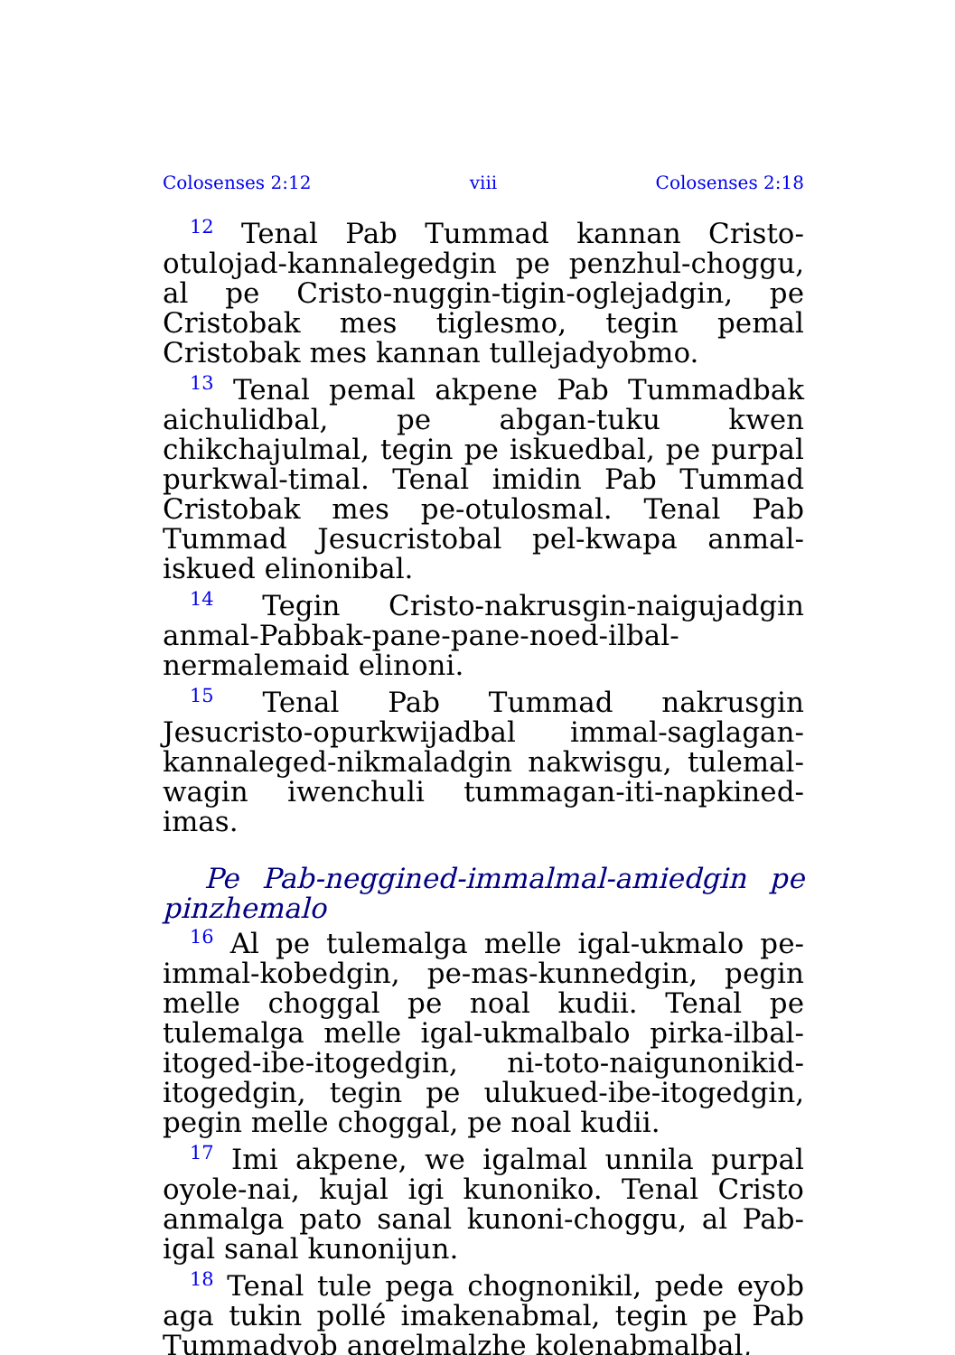Colosenses 2:12 viii Colosenses 2:18
<sup>12</sup> Tenal Pab Tummad kannan Cristo-otulojad-kannalegedgin pe penzhul-choggu, al pe Cristo-nuggin-tigin-oglejadgin, pe Cristobak mes tiglesmo, tegin pemal Cristobak mes kannan tullejadyobmo.
<sup>13</sup> Tenal pemal akpene Pab Tummadbak aichulidbal, pe abgan-tuku kwen chikchajulmal, tegin pe iskuedbal, pe purpal purkwal-timal. Tenal imidin Pab Tummad Cristobak mes pe-otulosmal. Tenal Pab Tummad Jesucristobal pel-kwapa anmal-iskued elinonibal.
<sup>14</sup> Tegin Cristo-nakrusgin-naigujadgin anmal-Pabbak-pane-pane-noed-ilbal-nermalemaid elinoni.
<sup>15</sup> Tenal Pab Tummad nakrusgin Jesucristo-opurkwijadbal immal-saglagan-kannaleged-nikmaladgin nakwisgu, tulemal-wagin iwenchuli tummagan-iti-napkined-imas.
Pe Pab-neggined-immalmal-amiedgin pe pinzhemalo
<sup>16</sup> Al pe tulemalga melle igal-ukmalo pe-immal-kobedgin, pe-mas-kunnedgin, pegin melle choggal pe noal kudii. Tenal pe tulemalga melle igal-ukmalbalo pirka-ilbal-itoged-ibe-itogedgin, ni-toto-naigunonikid-itogedgin, tegin pe ulukued-ibe-itogedgin, pegin melle choggal, pe noal kudii.
<sup>17</sup> Imi akpene, we igalmal unnila purpal oyole-nai, kujal igi kunoniko. Tenal Cristo anmalga pato sanal kunoni-choggu, al Pab-igal sanal kunonijun.
<sup>18</sup> Tenal tule pega chognonikil, pede eyob aga tukin pollé imakenabmal, tegin pe Pab Tummadyob angelmalzhe kolenabmalbal,